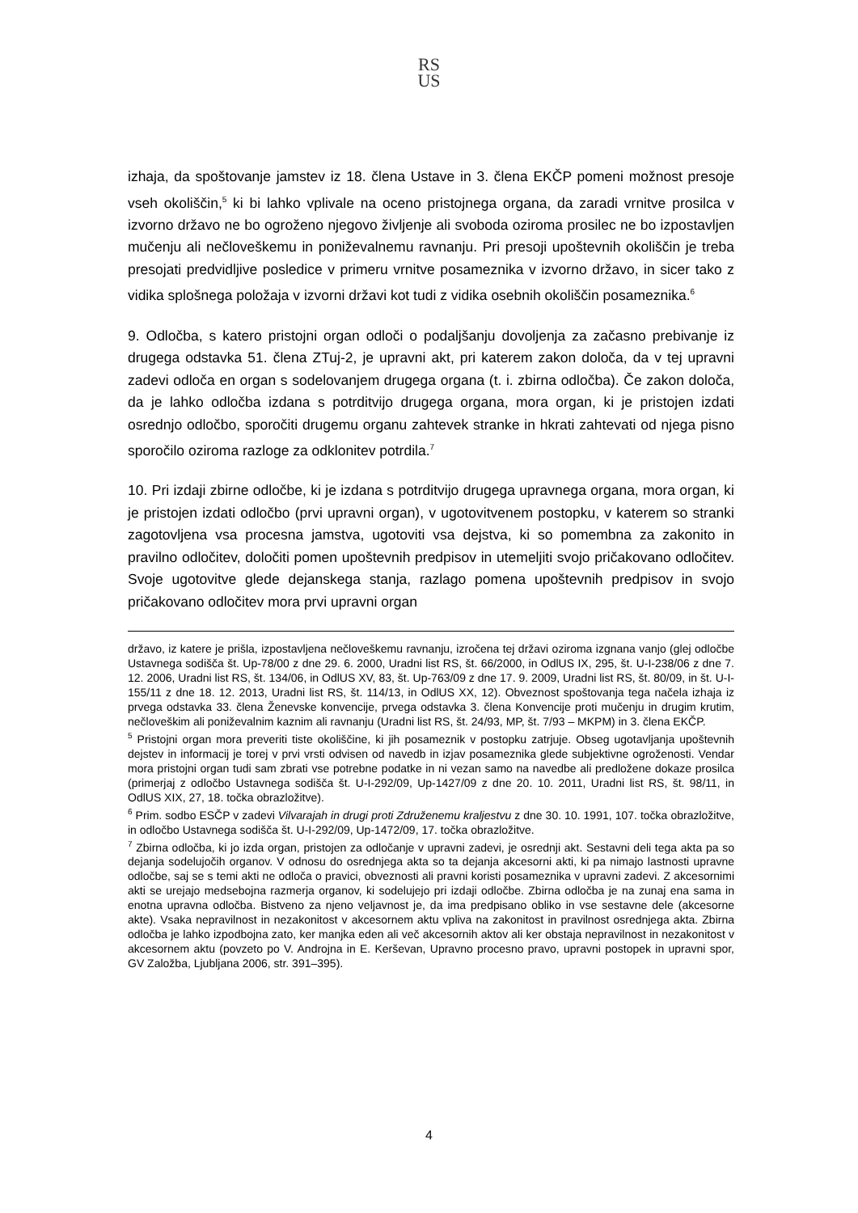RS
US
izhaja, da spoštovanje jamstev iz 18. člena Ustave in 3. člena EKČP pomeni možnost presoje vseh okoliščin,<sup>5</sup> ki bi lahko vplivale na oceno pristojnega organa, da zaradi vrnitve prosilca v izvorno državo ne bo ogroženo njegovo življenje ali svoboda oziroma prosilec ne bo izpostavljen mučenju ali nečloveškemu in poniževalnemu ravnanju. Pri presoji upoštevnih okoliščin je treba presojati predvidljive posledice v primeru vrnitve posameznika v izvorno državo, in sicer tako z vidika splošnega položaja v izvorni državi kot tudi z vidika osebnih okoliščin posameznika.<sup>6</sup>
9. Odločba, s katero pristojni organ odloči o podaljšanju dovoljenja za začasno prebivanje iz drugega odstavka 51. člena ZTuj-2, je upravni akt, pri katerem zakon določa, da v tej upravni zadevi odloča en organ s sodelovanjem drugega organa (t. i. zbirna odločba). Če zakon določa, da je lahko odločba izdana s potrditvijo drugega organa, mora organ, ki je pristojen izdati osrednjo odločbo, sporočiti drugemu organu zahtevek stranke in hkrati zahtevati od njega pisno sporočilo oziroma razloge za odklonitev potrdila.<sup>7</sup>
10. Pri izdaji zbirne odločbe, ki je izdana s potrditvijo drugega upravnega organa, mora organ, ki je pristojen izdati odločbo (prvi upravni organ), v ugotovitvenem postopku, v katerem so stranki zagotovljena vsa procesna jamstva, ugotoviti vsa dejstva, ki so pomembna za zakonito in pravilno odločitev, določiti pomen upoštevnih predpisov in utemeljiti svojo pričakovano odločitev. Svoje ugotovitve glede dejanskega stanja, razlago pomena upoštevnih predpisov in svojo pričakovano odločitev mora prvi upravni organ
državo, iz katere je prišla, izpostavljena nečloveškemu ravnanju, izročena tej državi oziroma izgnana vanjo (glej odločbe Ustavnega sodišča št. Up-78/00 z dne 29. 6. 2000, Uradni list RS, št. 66/2000, in OdlUS IX, 295, št. U-I-238/06 z dne 7. 12. 2006, Uradni list RS, št. 134/06, in OdlUS XV, 83, št. Up-763/09 z dne 17. 9. 2009, Uradni list RS, št. 80/09, in št. U-I-155/11 z dne 18. 12. 2013, Uradni list RS, št. 114/13, in OdlUS XX, 12). Obveznost spoštovanja tega načela izhaja iz prvega odstavka 33. člena Ženevske konvencije, prvega odstavka 3. člena Konvencije proti mučenju in drugim krutim, nečloveškim ali poniževalnim kaznim ali ravnanju (Uradni list RS, št. 24/93, MP, št. 7/93 – MKPM) in 3. člena EKČP.
<sup>5</sup> Pristojni organ mora preveriti tiste okoliščine, ki jih posameznik v postopku zatrjuje. Obseg ugotavljanja upoštevnih dejstev in informacij je torej v prvi vrsti odvisen od navedb in izjav posameznika glede subjektivne ogroženosti. Vendar mora pristojni organ tudi sam zbrati vse potrebne podatke in ni vezan samo na navedbe ali predložene dokaze prosilca (primerjaj z odločbo Ustavnega sodišča št. U-I-292/09, Up-1427/09 z dne 20. 10. 2011, Uradni list RS, št. 98/11, in OdlUS XIX, 27, 18. točka obrazložitve).
<sup>6</sup> Prim. sodbo ESČP v zadevi Vilvarajah in drugi proti Združenemu kraljestvu z dne 30. 10. 1991, 107. točka obrazložitve, in odločbo Ustavnega sodišča št. U-I-292/09, Up-1472/09, 17. točka obrazložitve.
<sup>7</sup> Zbirna odločba, ki jo izda organ, pristojen za odločanje v upravni zadevi, je osrednji akt. Sestavni deli tega akta pa so dejanja sodelujočih organov. V odnosu do osrednjega akta so ta dejanja akcesorni akti, ki pa nimajo lastnosti upravne odločbe, saj se s temi akti ne odloča o pravici, obveznosti ali pravni koristi posameznika v upravni zadevi. Z akcesornimi akti se urejajo medsebojna razmerja organov, ki sodelujejo pri izdaji odločbe. Zbirna odločba je na zunaj ena sama in enotna upravna odločba. Bistveno za njeno veljavnost je, da ima predpisano obliko in vse sestavne dele (akcesorne akte). Vsaka nepravilnost in nezakonitost v akcesornem aktu vpliva na zakonitost in pravilnost osrednjega akta. Zbirna odločba je lahko izpodbojna zato, ker manjka eden ali več akcesornih aktov ali ker obstaja nepravilnost in nezakonitost v akcesornem aktu (povzeto po V. Androjna in E. Kerševan, Upravno procesno pravo, upravni postopek in upravni spor, GV Založba, Ljubljana 2006, str. 391–395).
4